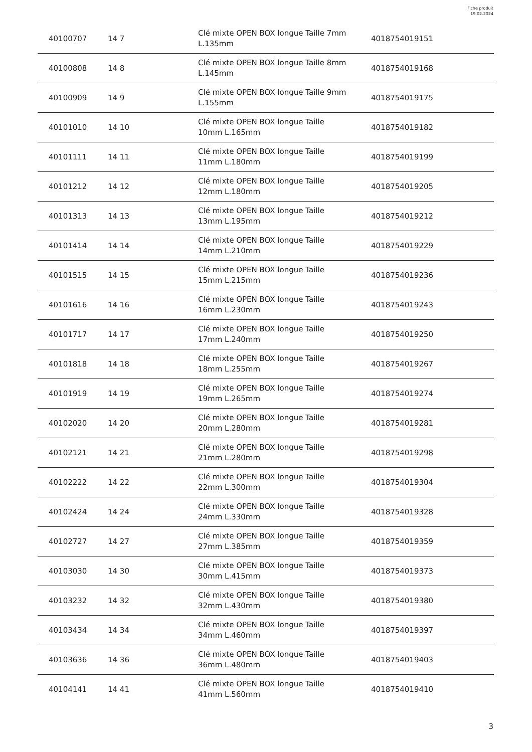Fiche produit
19.02.2024
| 40100707 | 14 7 | Clé mixte OPEN BOX longue Taille 7mm L.135mm | 4018754019151 |
| 40100808 | 14 8 | Clé mixte OPEN BOX longue Taille 8mm L.145mm | 4018754019168 |
| 40100909 | 14 9 | Clé mixte OPEN BOX longue Taille 9mm L.155mm | 4018754019175 |
| 40101010 | 14 10 | Clé mixte OPEN BOX longue Taille 10mm L.165mm | 4018754019182 |
| 40101111 | 14 11 | Clé mixte OPEN BOX longue Taille 11mm L.180mm | 4018754019199 |
| 40101212 | 14 12 | Clé mixte OPEN BOX longue Taille 12mm L.180mm | 4018754019205 |
| 40101313 | 14 13 | Clé mixte OPEN BOX longue Taille 13mm L.195mm | 4018754019212 |
| 40101414 | 14 14 | Clé mixte OPEN BOX longue Taille 14mm L.210mm | 4018754019229 |
| 40101515 | 14 15 | Clé mixte OPEN BOX longue Taille 15mm L.215mm | 4018754019236 |
| 40101616 | 14 16 | Clé mixte OPEN BOX longue Taille 16mm L.230mm | 4018754019243 |
| 40101717 | 14 17 | Clé mixte OPEN BOX longue Taille 17mm L.240mm | 4018754019250 |
| 40101818 | 14 18 | Clé mixte OPEN BOX longue Taille 18mm L.255mm | 4018754019267 |
| 40101919 | 14 19 | Clé mixte OPEN BOX longue Taille 19mm L.265mm | 4018754019274 |
| 40102020 | 14 20 | Clé mixte OPEN BOX longue Taille 20mm L.280mm | 4018754019281 |
| 40102121 | 14 21 | Clé mixte OPEN BOX longue Taille 21mm L.280mm | 4018754019298 |
| 40102222 | 14 22 | Clé mixte OPEN BOX longue Taille 22mm L.300mm | 4018754019304 |
| 40102424 | 14 24 | Clé mixte OPEN BOX longue Taille 24mm L.330mm | 4018754019328 |
| 40102727 | 14 27 | Clé mixte OPEN BOX longue Taille 27mm L.385mm | 4018754019359 |
| 40103030 | 14 30 | Clé mixte OPEN BOX longue Taille 30mm L.415mm | 4018754019373 |
| 40103232 | 14 32 | Clé mixte OPEN BOX longue Taille 32mm L.430mm | 4018754019380 |
| 40103434 | 14 34 | Clé mixte OPEN BOX longue Taille 34mm L.460mm | 4018754019397 |
| 40103636 | 14 36 | Clé mixte OPEN BOX longue Taille 36mm L.480mm | 4018754019403 |
| 40104141 | 14 41 | Clé mixte OPEN BOX longue Taille 41mm L.560mm | 4018754019410 |
3